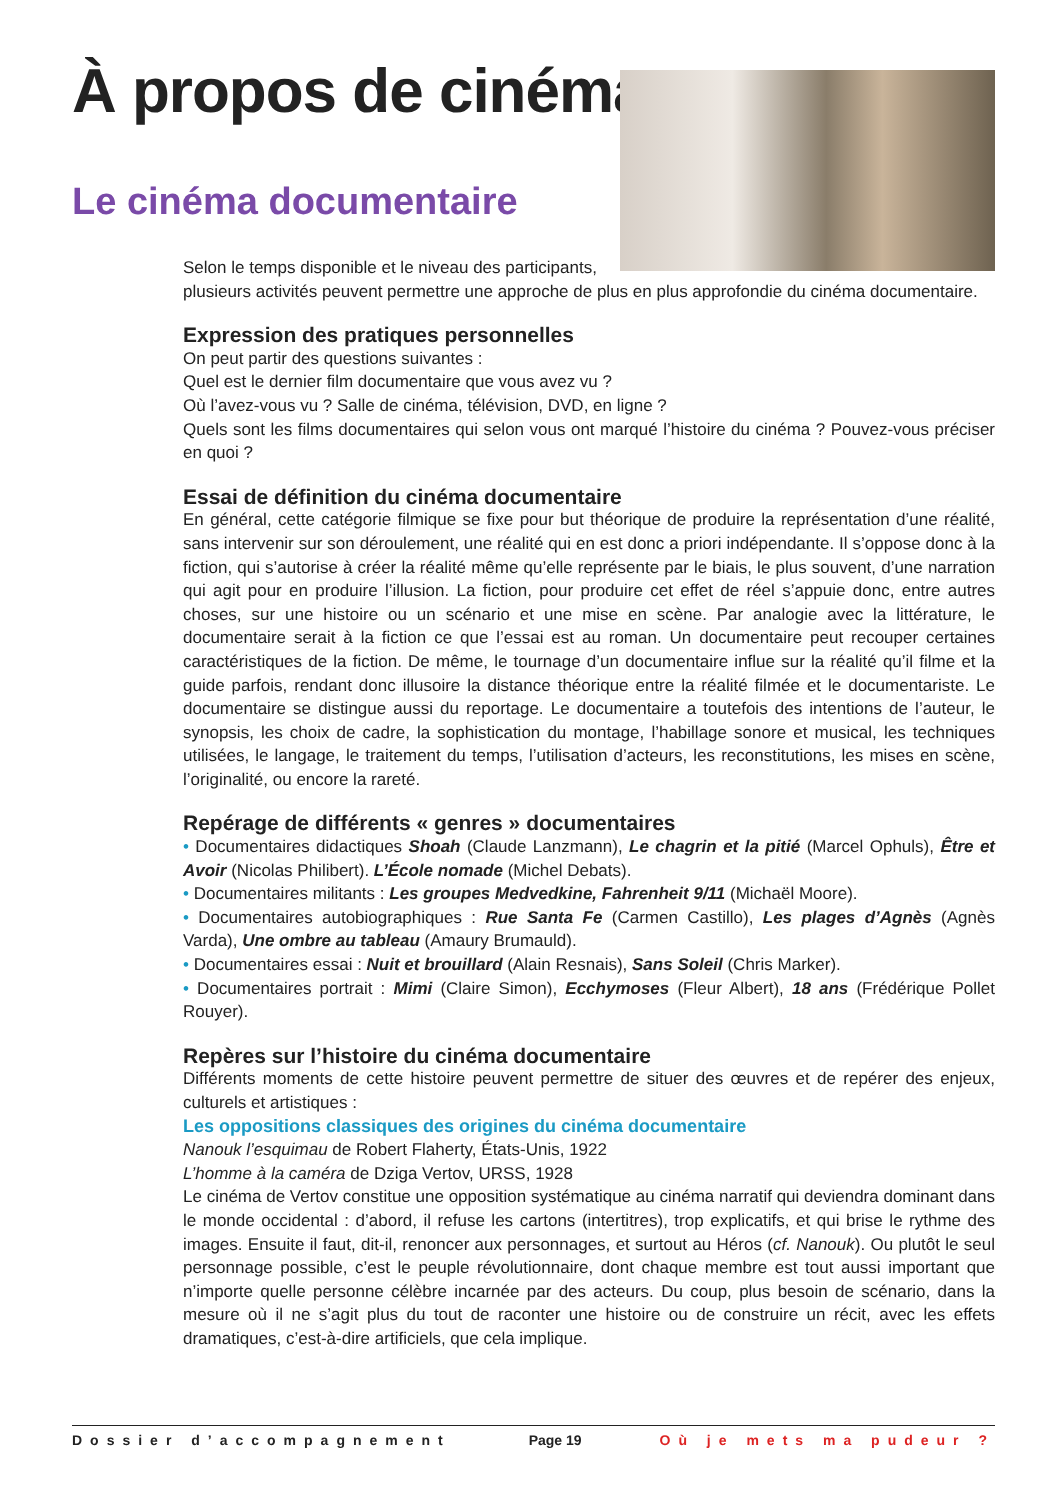À propos de cinéma
Le cinéma documentaire
Selon le temps disponible et le niveau des participants,
plusieurs activités peuvent permettre une approche de plus en plus approfondie du cinéma documentaire.
Expression des pratiques personnelles
On peut partir des questions suivantes :
Quel est le dernier film documentaire que vous avez vu ?
Où l’avez-vous vu ? Salle de cinéma, télévision, DVD, en ligne ?
Quels sont les films documentaires qui selon vous ont marqué l’histoire du cinéma ? Pouvez-vous préciser en quoi ?
Essai de définition du cinéma documentaire
En général, cette catégorie filmique se fixe pour but théorique de produire la représentation d’une réalité, sans intervenir sur son déroulement, une réalité qui en est donc a priori indépendante. Il s’oppose donc à la fiction, qui s’autorise à créer la réalité même qu’elle représente par le biais, le plus souvent, d’une narration qui agit pour en produire l’illusion. La fiction, pour produire cet effet de réel s’appuie donc, entre autres choses, sur une histoire ou un scénario et une mise en scène. Par analogie avec la littérature, le documentaire serait à la fiction ce que l’essai est au roman. Un documentaire peut recouper certaines caractéristiques de la fiction. De même, le tournage d’un documentaire influe sur la réalité qu’il filme et la guide parfois, rendant donc illusoire la distance théorique entre la réalité filmée et le documentariste. Le documentaire se distingue aussi du reportage. Le documentaire a toutefois des intentions de l’auteur, le synopsis, les choix de cadre, la sophistication du montage, l’habillage sonore et musical, les techniques utilisées, le langage, le traitement du temps, l’utilisation d’acteurs, les reconstitutions, les mises en scène, l’originalité, ou encore la rareté.
Repérage de différents « genres » documentaires
• Documentaires didactiques Shoah (Claude Lanzmann), Le chagrin et la pitié (Marcel Ophuls), Être et Avoir (Nicolas Philibert). L’École nomade (Michel Debats).
• Documentaires militants : Les groupes Medvedkine, Fahrenheit 9/11 (Michaël Moore).
• Documentaires autobiographiques : Rue Santa Fe (Carmen Castillo), Les plages d’Agnès (Agnès Varda), Une ombre au tableau (Amaury Brumauld).
• Documentaires essai : Nuit et brouillard (Alain Resnais), Sans Soleil (Chris Marker).
• Documentaires portrait : Mimi (Claire Simon), Ecchymoses (Fleur Albert), 18 ans (Frédérique Pollet Rouyer).
Repères sur l’histoire du cinéma documentaire
Différents moments de cette histoire peuvent permettre de situer des œuvres et de repérer des enjeux, culturels et artistiques :
Les oppositions classiques des origines du cinéma documentaire
Nanouk l’esquimau de Robert Flaherty, États-Unis, 1922
L’homme à la caméra de Dziga Vertov, URSS, 1928
Le cinéma de Vertov constitue une opposition systématique au cinéma narratif qui deviendra dominant dans le monde occidental : d’abord, il refuse les cartons (intertitres), trop explicatifs, et qui brise le rythme des images. Ensuite il faut, dit-il, renoncer aux personnages, et surtout au Héros (cf. Nanouk). Ou plutôt le seul personnage possible, c’est le peuple révolutionnaire, dont chaque membre est tout aussi important que n’importe quelle personne célèbre incarnée par des acteurs. Du coup, plus besoin de scénario, dans la mesure où il ne s’agit plus du tout de raconter une histoire ou de construire un récit, avec les effets dramatiques, c’est-à-dire artificiels, que cela implique.
Dossier d’accompagnement Page 19 Où je mets ma pudeur ?